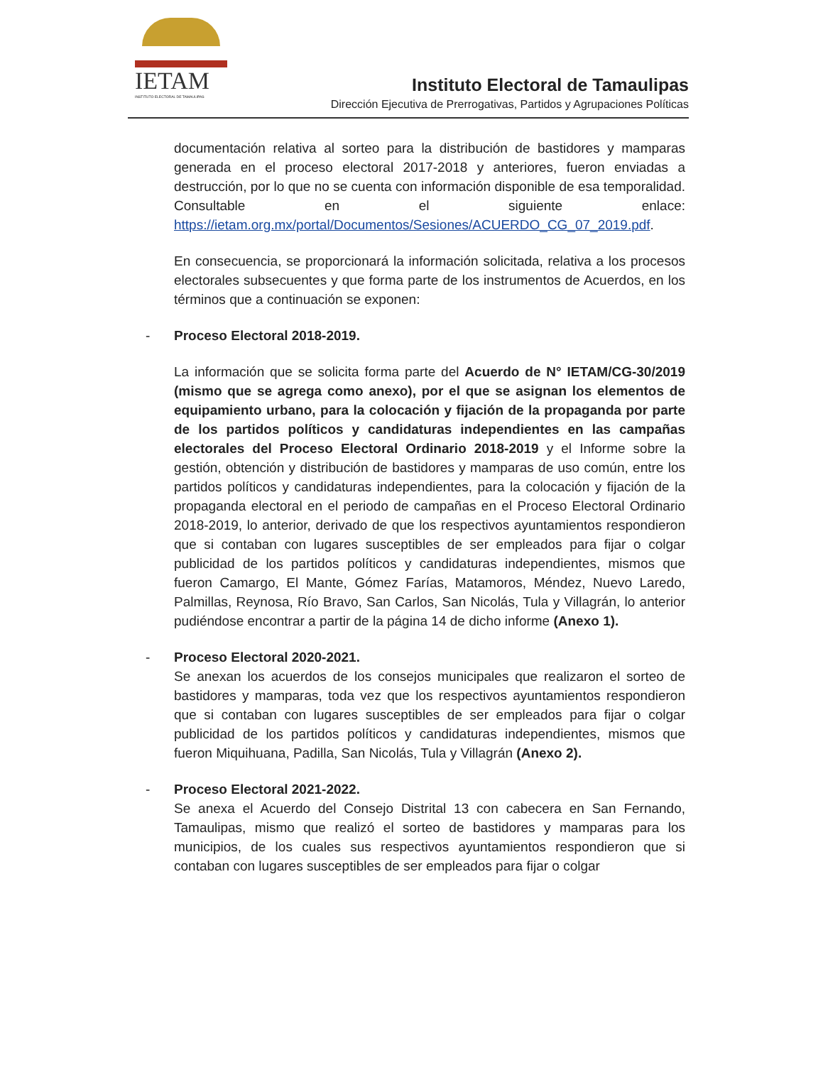IETAM
INSTITUTO ELECTORAL DE TAMAULIPAS
Instituto Electoral de Tamaulipas
Dirección Ejecutiva de Prerrogativas, Partidos y Agrupaciones Políticas
documentación relativa al sorteo para la distribución de bastidores y mamparas generada en el proceso electoral 2017-2018 y anteriores, fueron enviadas a destrucción, por lo que no se cuenta con información disponible de esa temporalidad. Consultable en el siguiente enlace: https://ietam.org.mx/portal/Documentos/Sesiones/ACUERDO_CG_07_2019.pdf.
En consecuencia, se proporcionará la información solicitada, relativa a los procesos electorales subsecuentes y que forma parte de los instrumentos de Acuerdos, en los términos que a continuación se exponen:
-
Proceso Electoral 2018-2019.
La información que se solicita forma parte del Acuerdo de N° IETAM/CG-30/2019 (mismo que se agrega como anexo), por el que se asignan los elementos de equipamiento urbano, para la colocación y fijación de la propaganda por parte de los partidos políticos y candidaturas independientes en las campañas electorales del Proceso Electoral Ordinario 2018-2019 y el Informe sobre la gestión, obtención y distribución de bastidores y mamparas de uso común, entre los partidos políticos y candidaturas independientes, para la colocación y fijación de la propaganda electoral en el periodo de campañas en el Proceso Electoral Ordinario 2018-2019, lo anterior, derivado de que los respectivos ayuntamientos respondieron que si contaban con lugares susceptibles de ser empleados para fijar o colgar publicidad de los partidos políticos y candidaturas independientes, mismos que fueron Camargo, El Mante, Gómez Farías, Matamoros, Méndez, Nuevo Laredo, Palmillas, Reynosa, Río Bravo, San Carlos, San Nicolás, Tula y Villagrán, lo anterior pudiéndose encontrar a partir de la página 14 de dicho informe (Anexo 1).
-
Proceso Electoral 2020-2021.
Se anexan los acuerdos de los consejos municipales que realizaron el sorteo de bastidores y mamparas, toda vez que los respectivos ayuntamientos respondieron que si contaban con lugares susceptibles de ser empleados para fijar o colgar publicidad de los partidos políticos y candidaturas independientes, mismos que fueron Miquihuana, Padilla, San Nicolás, Tula y Villagrán (Anexo 2).
-
Proceso Electoral 2021-2022.
Se anexa el Acuerdo del Consejo Distrital 13 con cabecera en San Fernando, Tamaulipas, mismo que realizó el sorteo de bastidores y mamparas para los municipios, de los cuales sus respectivos ayuntamientos respondieron que si contaban con lugares susceptibles de ser empleados para fijar o colgar